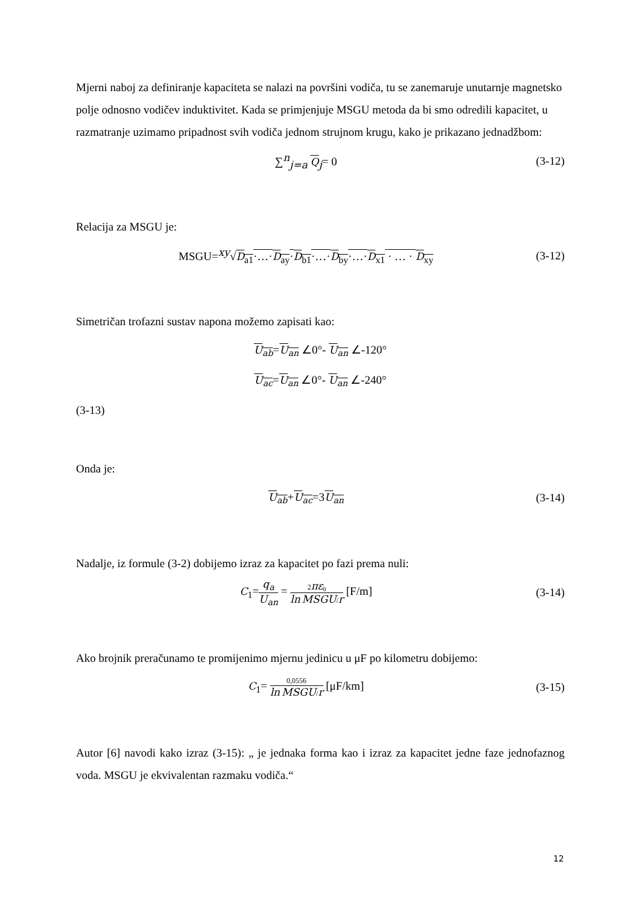Mjerni naboj za definiranje kapaciteta se nalazi na površini vodiča, tu se zanemaruje unutarnje magnetsko polje odnosno vodičev induktivitet. Kada se primjenjuje MSGU metoda da bi smo odredili kapacitet, u razmatranje uzimamo pripadnost svih vodiča jednom strujnom krugu, kako je prikazano jednadžbom:
∑<sup>n</sup><sub>j=a</sub> Q<sub>j</sub>= 0 (3-12)
Relacija za MSGU je:
MSGU=<sup>xy</sup>√D<sub>a1</sub>·…·D<sub>ay</sub>·D<sub>b1</sub>·…·D<sub>by</sub>·…·D<sub>x1</sub> · … · D<sub>xy</sub> (3-12)
Simetričan trofazni sustav napona možemo zapisati kao:
U<sub>ab</sub>=U<sub>an</sub> ∠0°- U<sub>an</sub> ∠-120°
U<sub>ac</sub>=U<sub>an</sub> ∠0°- U<sub>an</sub> ∠-240°
(3-13)
Onda je:
U<sub>ab</sub>+U<sub>ac</sub>=3U<sub>an</sub> (3-14)
Nadalje, iz formule (3-2) dobijemo izraz za kapacitet po fazi prema nuli:
C<sub>1</sub>=q<sub>a</sub> U<sub>an</sub> = 2πε<sub>0</sub> ln MSGU/r [F/m] (3-14)
Ako brojnik preračunamo te promijenimo mjernu jedinicu u μF po kilometru dobijemo:
C<sub>1</sub>= 0,0556 ln MSGU/r [μF/km] (3-15)
Autor [6] navodi kako izraz (3-15): „ je jednaka forma kao i izraz za kapacitet jedne faze jednofaznog voda. MSGU je ekvivalentan razmaku vodiča.“
12